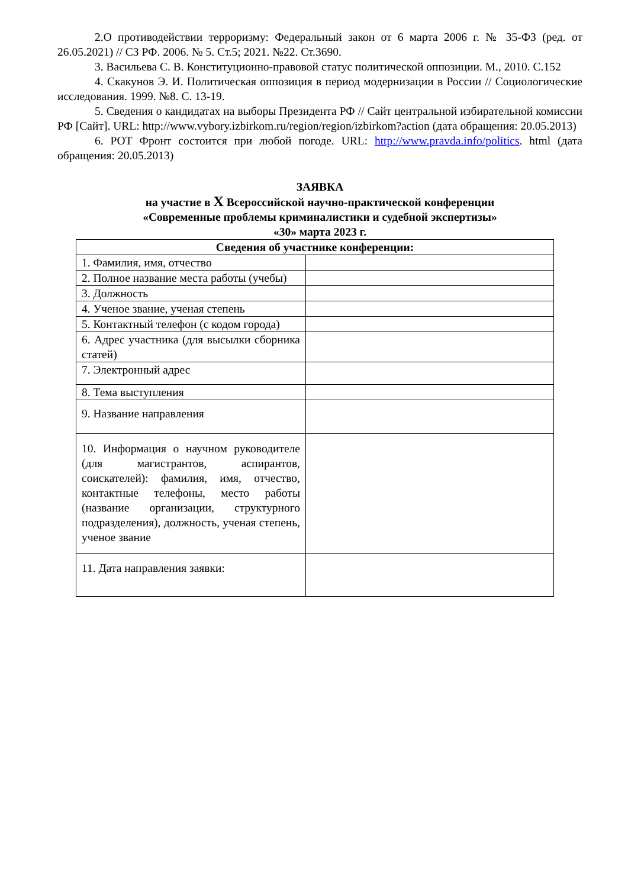2.О противодействии терроризму: Федеральный закон от 6 марта 2006 г. № 35-ФЗ (ред. от 26.05.2021) // СЗ РФ. 2006. № 5. Ст.5; 2021. №22. Ст.3690.
3. Васильева С. В. Конституционно-правовой статус политической оппозиции. М., 2010. С.152
4. Скакунов Э. И. Политическая оппозиция в период модернизации в России // Социологические исследования. 1999. №8. С. 13-19.
5. Сведения о кандидатах на выборы Президента РФ // Сайт центральной избирательной комиссии РФ [Сайт]. URL: http://www.vybory.izbirkom.ru/region/region/izbirkom?action (дата обращения: 20.05.2013)
6. РОТ Фронт состоится при любой погоде. URL: http://www.pravda.info/politics. html (дата обращения: 20.05.2013)
ЗАЯВКА
на участие в X Всероссийской научно-практической конференции
«Современные проблемы криминалистики и судебной экспертизы»
«30» марта 2023 г.
| Сведения об участнике конференции: | |
| --- | --- |
| 1. Фамилия, имя, отчество | |
| 2. Полное название места работы (учебы) | |
| 3. Должность | |
| 4. Ученое звание, ученая степень | |
| 5. Контактный телефон (с кодом города) | |
| 6. Адрес участника (для высылки сборника статей) | |
| 7. Электронный адрес | |
| 8. Тема выступления | |
| 9. Название направления | |
| 10. Информация о научном руководителе (для магистрантов, аспирантов, соискателей): фамилия, имя, отчество, контактные телефоны, место работы (название организации, структурного подразделения), должность, ученая степень, ученое звание | |
| 11. Дата направления заявки: | |